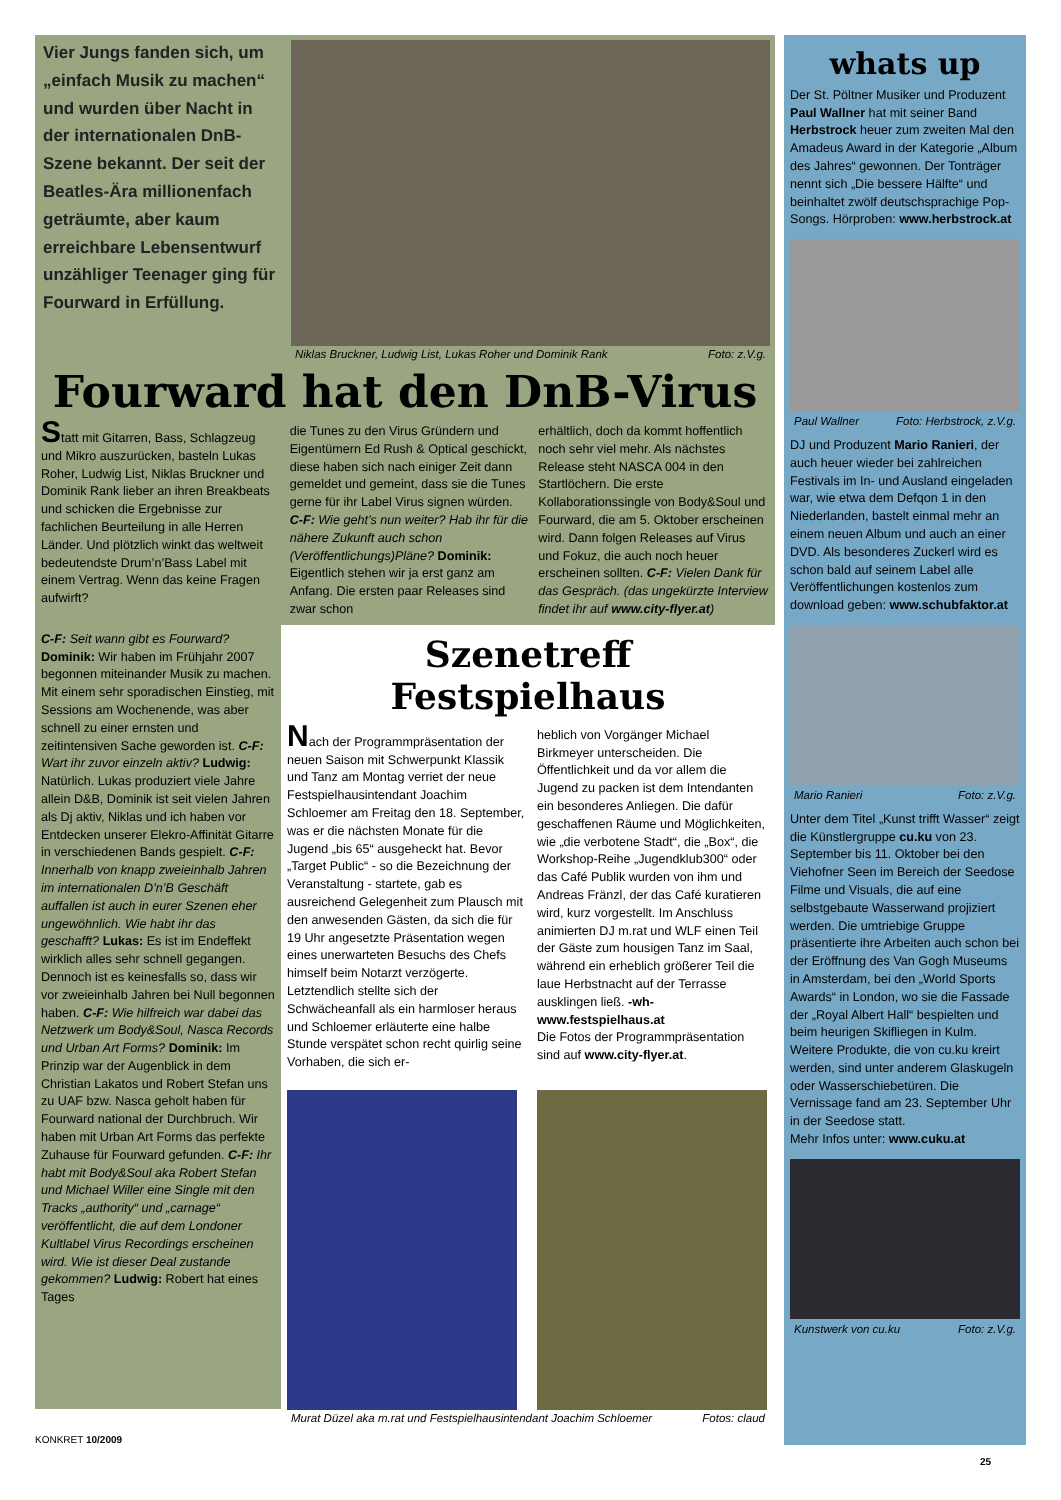Vier Jungs fanden sich, um „einfach Musik zu machen“ und wurden über Nacht in der internationalen DnB-Szene bekannt. Der seit der Beatles-Ära millionenfach geträumte, aber kaum erreichbare Lebensentwurf unzähliger Teenager ging für Fourward in Erfüllung.
Niklas Bruckner, Ludwig List, Lukas Roher und Dominik Rank Foto: z.V.g.
Fourward hat den DnB-Virus
Statt mit Gitarren, Bass, Schlagzeug und Mikro auszurücken, basteln Lukas Roher, Ludwig List, Niklas Bruckner und Dominik Rank lieber an ihren Breakbeats und schicken die Ergebnisse zur fachlichen Beurteilung in alle Herren Länder. Und plötzlich winkt das weltweit bedeutendste Drum’n’Bass Label mit einem Vertrag. Wenn das keine Fragen aufwirft?
die Tunes zu den Virus Gründern und Eigentümern Ed Rush & Optical geschickt, diese haben sich nach einiger Zeit dann gemeldet und gemeint, dass sie die Tunes gerne für ihr Label Virus signen würden. C-F: Wie geht’s nun weiter? Hab ihr für die nähere Zukunft auch schon (Veröffentlichungs)Pläne? Dominik: Eigentlich stehen wir ja erst ganz am Anfang. Die ersten paar Releases sind zwar schon
erhältlich, doch da kommt hoffentlich noch sehr viel mehr. Als nächstes Release steht NASCA 004 in den Startlöchern. Die erste Kollaborationssingle von Body&Soul und Fourward, die am 5. Oktober erscheinen wird. Dann folgen Releases auf Virus und Fokuz, die auch noch heuer erscheinen sollten. C-F: Vielen Dank für das Gespräch. (das ungekürzte Interview findet ihr auf www.city-flyer.at)
C-F: Seit wann gibt es Fourward? Dominik: Wir haben im Frühjahr 2007 begonnen miteinander Musik zu machen. Mit einem sehr sporadischen Einstieg, mit Sessions am Wochenende, was aber schnell zu einer ernsten und zeitintensiven Sache geworden ist. C-F: Wart ihr zuvor einzeln aktiv? Ludwig: Natürlich. Lukas produziert viele Jahre allein D&B, Dominik ist seit vielen Jahren als Dj aktiv, Niklas und ich haben vor Entdecken unserer Elekro-Affinität Gitarre in verschiedenen Bands gespielt. C-F: Innerhalb von knapp zweieinhalb Jahren im internationalen D’n’B Geschäft auffallen ist auch in eurer Szenen eher ungewöhnlich. Wie habt ihr das geschafft? Lukas: Es ist im Endeffekt wirklich alles sehr schnell gegangen. Dennoch ist es keinesfalls so, dass wir vor zweieinhalb Jahren bei Null begonnen haben. C-F: Wie hilfreich war dabei das Netzwerk um Body&Soul, Nasca Records und Urban Art Forms? Dominik: Im Prinzip war der Augenblick in dem Christian Lakatos und Robert Stefan uns zu UAF bzw. Nasca geholt haben für Fourward national der Durchbruch. Wir haben mit Urban Art Forms das perfekte Zuhause für Fourward gefunden. C-F: Ihr habt mit Body&Soul aka Robert Stefan und Michael Willer eine Single mit den Tracks „authority“ und „carnage“ veröffentlicht, die auf dem Londoner Kultlabel Virus Recordings erscheinen wird. Wie ist dieser Deal zustande gekommen? Ludwig: Robert hat eines Tages
Szenetreff Festspielhaus
Nach der Programmpräsentation der neuen Saison mit Schwerpunkt Klassik und Tanz am Montag verriet der neue Festspielhausintendant Joachim Schloemer am Freitag den 18. September, was er die nächsten Monate für die Jugend „bis 65“ ausgeheckt hat. Bevor „Target Public“ - so die Bezeichnung der Veranstaltung - startete, gab es ausreichend Gelegenheit zum Plausch mit den anwesenden Gästen, da sich die für 19 Uhr angesetzte Präsentation wegen eines unerwarteten Besuchs des Chefs himself beim Notarzt verzögerte. Letztendlich stellte sich der Schwächeanfall als ein harmloser heraus und Schloemer erläuterte eine halbe Stunde verspätet schon recht quirlig seine Vorhaben, die sich er-
heblich von Vorgänger Michael Birkmeyer unterscheiden. Die Öffentlichkeit und da vor allem die Jugend zu packen ist dem Intendanten ein besonderes Anliegen. Die dafür geschaffenen Räume und Möglichkeiten, wie „die verbotene Stadt“, die „Box“, die Workshop-Reihe „Jugendklub300“ oder das Café Publik wurden von ihm und Andreas Fränzl, der das Café kuratieren wird, kurz vorgestellt. Im Anschluss animierten DJ m.rat und WLF einen Teil der Gäste zum housigen Tanz im Saal, während ein erheblich größerer Teil die laue Herbstnacht auf der Terrasse ausklingen ließ. -wh- www.festspielhaus.at
Die Fotos der Programmpräsentation sind auf www.city-flyer.at.
Murat Düzel aka m.rat und Festspielhausintendant Joachim Schloemer Fotos: claud
KONKRET 10/2009
whats up
Der St. Pöltner Musiker und Produzent Paul Wallner hat mit seiner Band Herbstrock heuer zum zweiten Mal den Amadeus Award in der Kategorie „Album des Jahres“ gewonnen. Der Tonträger nennt sich „Die bessere Hälfte“ und beinhaltet zwölf deutschsprachige Pop-Songs. Hörproben: www.herbstrock.at
Paul Wallner Foto: Herbstrock, z.V.g.
DJ und Produzent Mario Ranieri, der auch heuer wieder bei zahlreichen Festivals im In- und Ausland eingeladen war, wie etwa dem Defqon 1 in den Niederlanden, bastelt einmal mehr an einem neuen Album und auch an einer DVD. Als besonderes Zuckerl wird es schon bald auf seinem Label alle Veröffentlichungen kostenlos zum download geben: www.schubfaktor.at
Mario Ranieri Foto: z.V.g.
Unter dem Titel „Kunst trifft Wasser“ zeigt die Künstlergruppe cu.ku von 23. September bis 11. Oktober bei den Viehofner Seen im Bereich der Seedose Filme und Visuals, die auf eine selbstgebaute Wasserwand projiziert werden. Die umtriebige Gruppe präsentierte ihre Arbeiten auch schon bei der Eröffnung des Van Gogh Museums in Amsterdam, bei den „World Sports Awards“ in London, wo sie die Fassade der „Royal Albert Hall“ bespielten und beim heurigen Skifliegen in Kulm. Weitere Produkte, die von cu.ku kreirt werden, sind unter anderem Glaskugeln oder Wasserschiebetüren. Die Vernissage fand am 23. September Uhr in der Seedose statt.
Mehr Infos unter: www.cuku.at
Kunstwerk von cu.ku Foto: z.V.g.
25